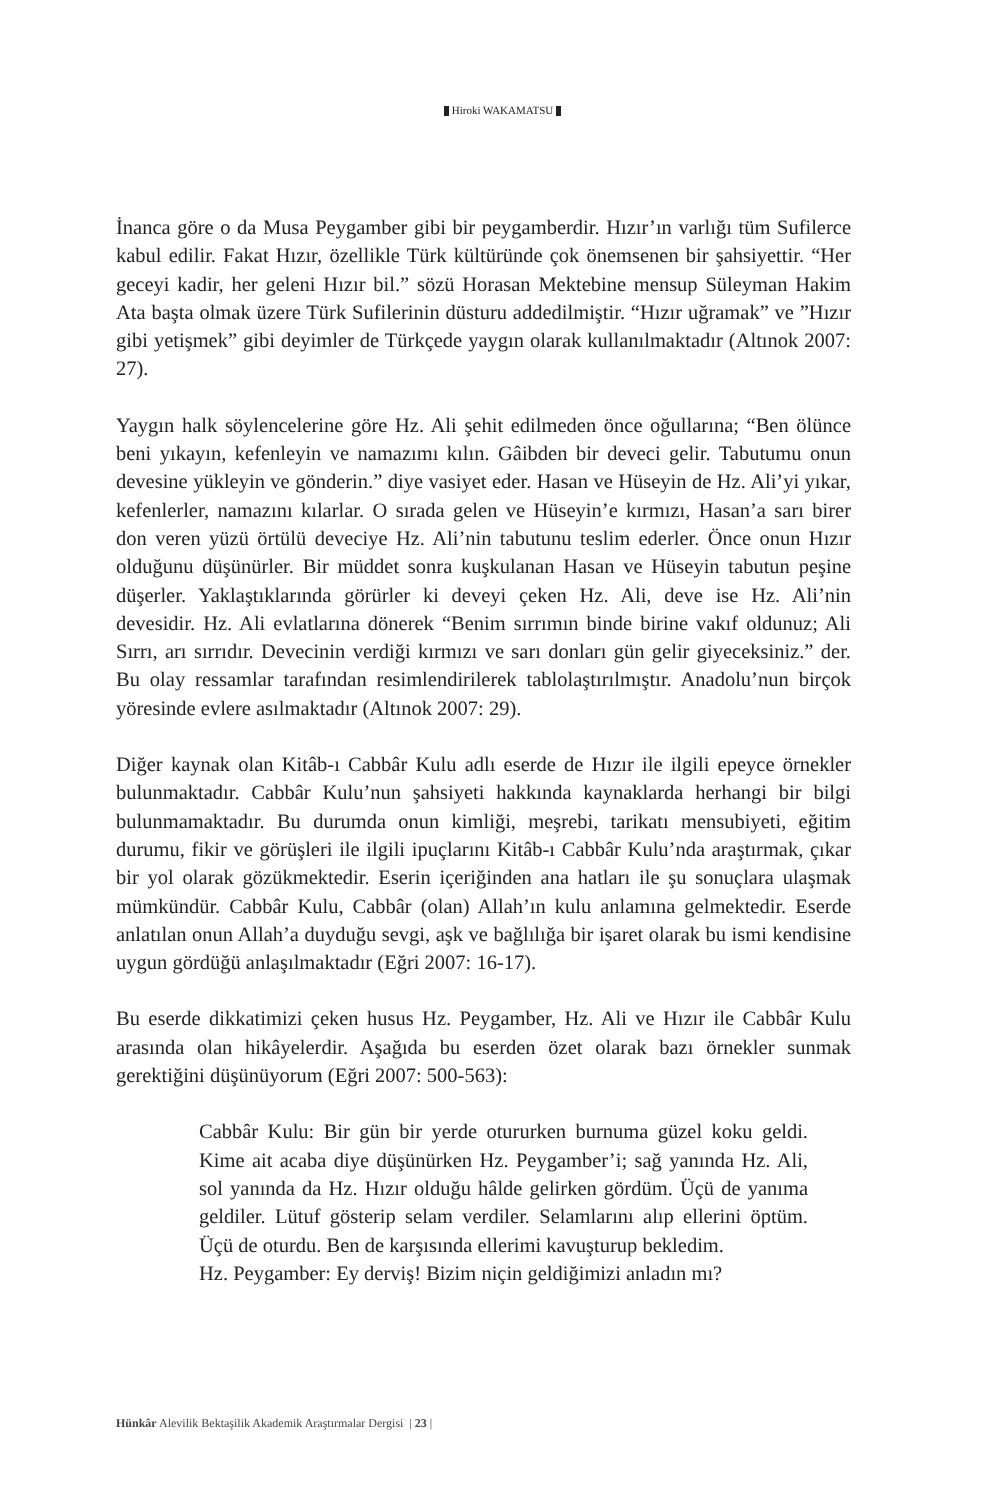Hiroki WAKAMATSU
İnanca göre o da Musa Peygamber gibi bir peygamberdir. Hızır’ın varlığı tüm Sufilerce kabul edilir. Fakat Hızır, özellikle Türk kültüründe çok önemsenen bir şahsiyettir. “Her geceyi kadir, her geleni Hızır bil.” sözü Horasan Mektebine mensup Süleyman Hakim Ata başta olmak üzere Türk Sufilerinin düsturu addedilmiştir. “Hızır uğramak” ve ”Hızır gibi yetişmek” gibi deyimler de Türkçede yaygın olarak kullanılmaktadır (Altınok 2007: 27).
Yaygın halk söylencelerine göre Hz. Ali şehit edilmeden önce oğullarına; “Ben ölünce beni yıkayın, kefenleyin ve namazımı kılın. Gâibden bir deveci gelir. Tabutumu onun devesine yükleyin ve gönderin.” diye vasiyet eder. Hasan ve Hüseyin de Hz. Ali’yi yıkar, kefenlerler, namazını kılarlar. O sırada gelen ve Hüseyin’e kırmızı, Hasan’a sarı birer don veren yüzü örtülü deveciye Hz. Ali’nin tabutunu teslim ederler. Önce onun Hızır olduğunu düşünürler. Bir müddet sonra kuşkulanan Hasan ve Hüseyin tabutun peşine düşerler. Yaklaştıklarında görürler ki deveyi çeken Hz. Ali, deve ise Hz. Ali’nin devesidir. Hz. Ali evlatlarına dönerek “Benim sırrımın binde birine vakıf oldunuz; Ali Sırrı, arı sırrıdır. Devecinin verdiği kırmızı ve sarı donları gün gelir giyeceksiniz.” der. Bu olay ressamlar tarafından resimlendirilerek tablolaştırılmıştır. Anadolu’nun birçok yöresinde evlere asılmaktadır (Altınok 2007: 29).
Diğer kaynak olan Kitâb-ı Cabbâr Kulu adlı eserde de Hızır ile ilgili epeyce örnekler bulunmaktadır. Cabbâr Kulu’nun şahsiyeti hakkında kaynaklarda herhangi bir bilgi bulunmamaktadır. Bu durumda onun kimliği, meşrebi, tarikatı mensubiyeti, eğitim durumu, fikir ve görüşleri ile ilgili ipuçlarını Kitâb-ı Cabbâr Kulu’nda araştırmak, çıkar bir yol olarak gözükmektedir. Eserin içeriğinden ana hatları ile şu sonuçlara ulaşmak mümkündür. Cabbâr Kulu, Cabbâr (olan) Allah’ın kulu anlamına gelmektedir. Eserde anlatılan onun Allah’a duyduğu sevgi, aşk ve bağlılığa bir işaret olarak bu ismi kendisine uygun gördüğü anlaşılmaktadır (Eğri 2007: 16-17).
Bu eserde dikkatimizi çeken husus Hz. Peygamber, Hz. Ali ve Hızır ile Cabbâr Kulu arasında olan hikâyelerdir. Aşağıda bu eserden özet olarak bazı örnekler sunmak gerektiğini düşünüyorum (Eğri 2007: 500-563):
Cabbâr Kulu: Bir gün bir yerde otururken burnuma güzel koku geldi. Kime ait acaba diye düşünürken Hz. Peygamber’i; sağ yanında Hz. Ali, sol yanında da Hz. Hızır olduğu hâlde gelirken gördüm. Üçü de yanıma geldiler. Lütuf gösterip selam verdiler. Selamlarını alıp ellerini öptüm. Üçü de oturdu. Ben de karşısında ellerimi kavuşturup bekledim.
Hz. Peygamber: Ey derviş! Bizim niçin geldiğimizi anladın mı?
Hünkâr Alevilik Bektaşilik Akademik Araştırmalar Dergisi | 23 |